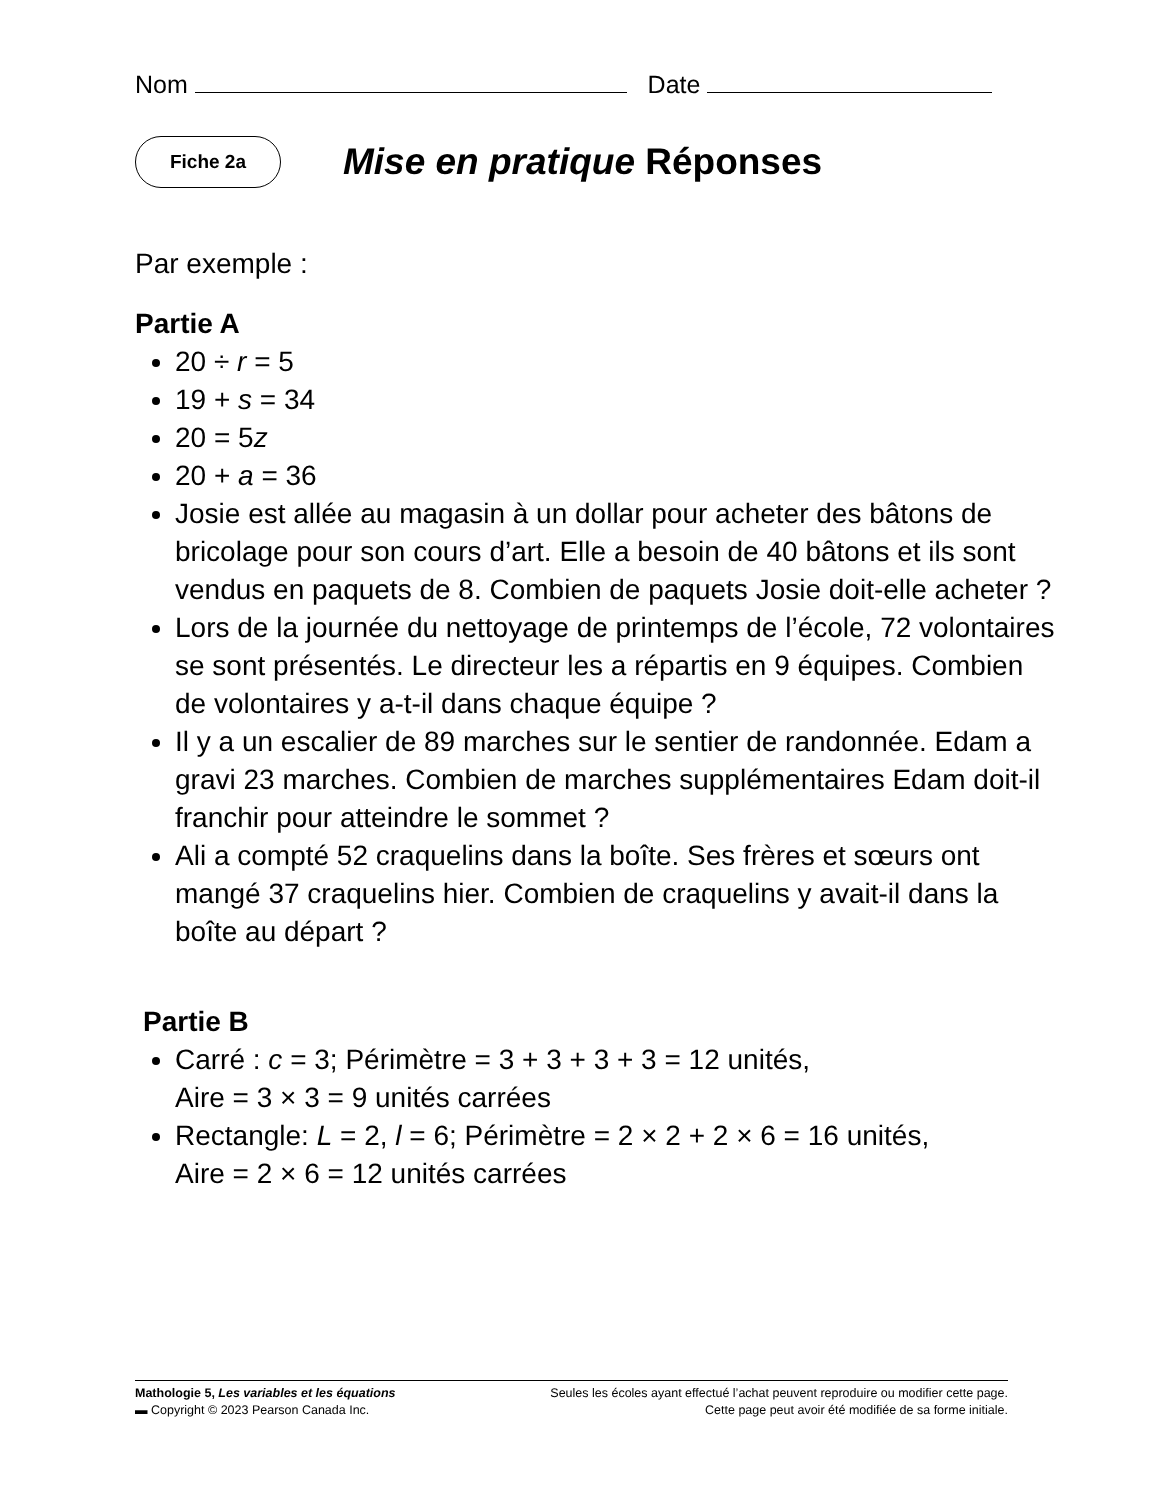Nom Date
Fiche 2a
Mise en pratique Réponses
Par exemple :
Partie A
20 ÷ r = 5
19 + s = 34
20 = 5z
20 + a = 36
Josie est allée au magasin à un dollar pour acheter des bâtons de bricolage pour son cours d’art. Elle a besoin de 40 bâtons et ils sont vendus en paquets de 8. Combien de paquets Josie doit-elle acheter ?
Lors de la journée du nettoyage de printemps de l’école, 72 volontaires se sont présentés. Le directeur les a répartis en 9 équipes. Combien de volontaires y a-t-il dans chaque équipe ?
Il y a un escalier de 89 marches sur le sentier de randonnée. Edam a gravi 23 marches. Combien de marches supplémentaires Edam doit-il franchir pour atteindre le sommet ?
Ali a compté 52 craquelins dans la boîte. Ses frères et sœurs ont mangé 37 craquelins hier. Combien de craquelins y avait-il dans la boîte au départ ?
Partie B
Carré : c = 3; Périmètre = 3 + 3 + 3 + 3 = 12 unités,
Aire = 3 × 3 = 9 unités carrées
Rectangle: L = 2, l = 6; Périmètre = 2 × 2 + 2 × 6 = 16 unités,
Aire = 2 × 6 = 12 unités carrées
Mathologie 5, Les variables et les équations Seules les écoles ayant effectué l’achat peuvent reproduire ou modifier cette page.
▬ Copyright © 2023 Pearson Canada Inc. Cette page peut avoir été modifiée de sa forme initiale.